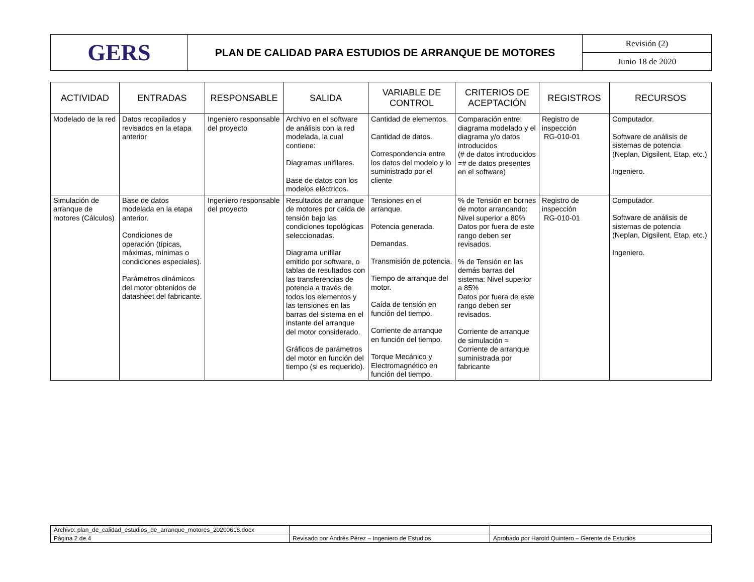| GERS | PLAN DE CALIDAD PARA ESTUDIOS DE ARRANQUE DE MOTORES | Revisión (2) |
| | | Junio 18 de 2020 |
| ACTIVIDAD | ENTRADAS | RESPONSABLE | SALIDA | VARIABLE DE CONTROL | CRITERIOS DE ACEPTACIÓN | REGISTROS | RECURSOS |
| --- | --- | --- | --- | --- | --- | --- | --- |
| Modelado de la red | Datos recopilados y revisados en la etapa anterior | Ingeniero responsable del proyecto | Archivo en el software de análisis con la red modelada, la cual contiene: Diagramas unifilares. Base de datos con los modelos eléctricos. | Cantidad de elementos. Cantidad de datos. Correspondencia entre los datos del modelo y lo suministrado por el cliente | Comparación entre: diagrama modelado y el diagrama y/o datos introducidos (# de datos introducidos =# de datos presentes en el software) | Registro de inspección RG-010-01 | Computador. Software de análisis de sistemas de potencia (Neplan, Digsilent, Etap, etc.) Ingeniero. |
| Simulación de arranque de motores (Cálculos) | Base de datos modelada en la etapa anterior. Condiciones de operación (típicas, máximas, mínimas o condiciones especiales). Parámetros dinámicos del motor obtenidos de datasheet del fabricante. | Ingeniero responsable del proyecto | Resultados de arranque de motores por caída de tensión bajo las condiciones topológicas seleccionadas. Diagrama unifilar emitido por software, o tablas de resultados con las transferencias de potencia a través de todos los elementos y las tensiones en las barras del sistema en el instante del arranque del motor considerado. Gráficos de parámetros del motor en función del tiempo (si es requerido). | Tensiones en el arranque. Potencia generada. Demandas. Transmisión de potencia. Tiempo de arranque del motor. Caída de tensión en función del tiempo. Corriente de arranque en función del tiempo. Torque Mecánico y Electromagnético en función del tiempo. | % de Tensión en bornes de motor arrancando: Nivel superior a 80% Datos por fuera de este rango deben ser revisados. % de Tensión en las demás barras del sistema: Nivel superior a 85% Datos por fuera de este rango deben ser revisados. Corriente de arranque de simulación ≈ Corriente de arranque suministrada por fabricante | Registro de inspección RG-010-01 | Computador. Software de análisis de sistemas de potencia (Neplan, Digsilent, Etap, etc.) Ingeniero. |
| Archivo: plan_de_calidad_estudios_de_arranque_motores_20200618.docx | | |
| Página 2 de 4 | Revisado por Andrés Pérez – Ingeniero de Estudios | Aprobado por Harold Quintero – Gerente de Estudios |